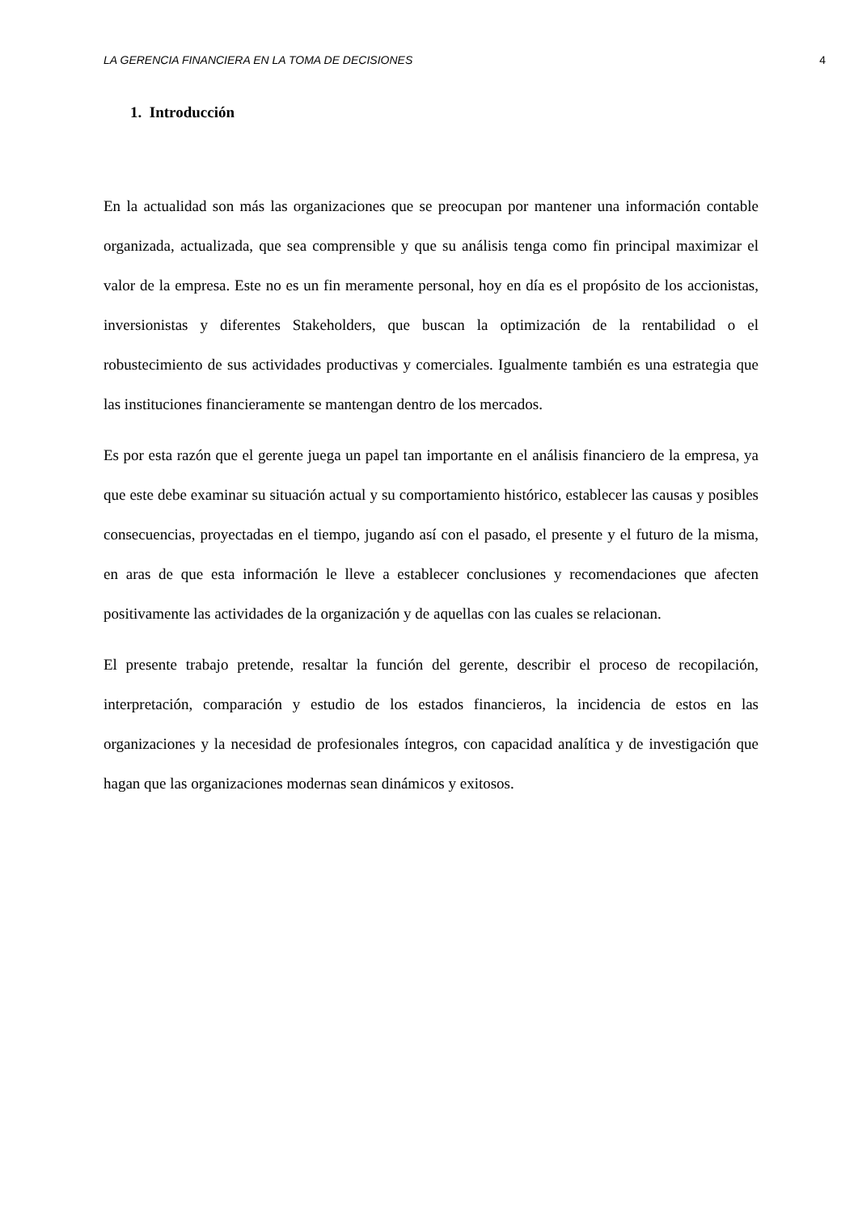LA GERENCIA FINANCIERA EN LA TOMA DE DECISIONES 4
1. Introducción
En la actualidad son más las organizaciones que se preocupan por mantener una información contable organizada, actualizada, que sea comprensible y que su análisis tenga como fin principal maximizar el valor de la empresa. Este no es un fin meramente personal, hoy en día es el propósito de los accionistas, inversionistas y diferentes Stakeholders, que buscan la optimización de la rentabilidad o el robustecimiento de sus actividades productivas y comerciales. Igualmente también es una estrategia que las instituciones financieramente se mantengan dentro de los mercados.
Es por esta razón que el gerente juega un papel tan importante en el análisis financiero de la empresa, ya que este debe examinar su situación actual y su comportamiento histórico, establecer las causas y posibles consecuencias, proyectadas en el tiempo, jugando así con el pasado, el presente y el futuro de la misma, en aras de que esta información le lleve a establecer conclusiones y recomendaciones que afecten positivamente las actividades de la organización y de aquellas con las cuales se relacionan.
El presente trabajo pretende, resaltar la función del gerente, describir el proceso de recopilación, interpretación, comparación y estudio de los estados financieros, la incidencia de estos en las organizaciones y la necesidad de profesionales íntegros, con capacidad analítica y de investigación que hagan que las organizaciones modernas sean dinámicos y exitosos.